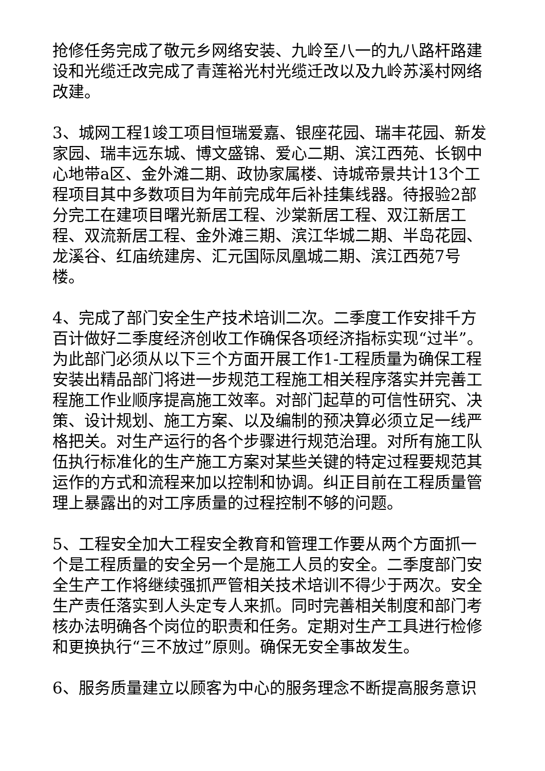抢修任务完成了敬元乡网络安装、九岭至八一的九八路杆路建设和光缆迁改完成了青莲裕光村光缆迁改以及九岭苏溪村网络改建。
3、城网工程1竣工项目恒瑞爱嘉、银座花园、瑞丰花园、新发家园、瑞丰远东城、博文盛锦、爱心二期、滨江西苑、长钢中心地带a区、金外滩二期、政协家属楼、诗城帝景共计13个工程项目其中多数项目为年前完成年后补挂集线器。待报验2部分完工在建项目曙光新居工程、沙棠新居工程、双江新居工程、双流新居工程、金外滩三期、滨江华城二期、半岛花园、龙溪谷、红庙统建房、汇元国际凤凰城二期、滨江西苑7号楼。
4、完成了部门安全生产技术培训二次。二季度工作安排千方百计做好二季度经济创收工作确保各项经济指标实现“过半”。为此部门必须从以下三个方面开展工作1-工程质量为确保工程安装出精品部门将进一步规范工程施工相关程序落实并完善工程施工作业顺序提高施工效率。对部门起草的可信性研究、决策、设计规划、施工方案、以及编制的预决算必须立足一线严格把关。对生产运行的各个步骤进行规范治理。对所有施工队伍执行标准化的生产施工方案对某些关键的特定过程要规范其运作的方式和流程来加以控制和协调。纠正目前在工程质量管理上暴露出的对工序质量的过程控制不够的问题。
5、工程安全加大工程安全教育和管理工作要从两个方面抓一个是工程质量的安全另一个是施工人员的安全。二季度部门安全生产工作将继续强抓严管相关技术培训不得少于两次。安全生产责任落实到人头定专人来抓。同时完善相关制度和部门考核办法明确各个岗位的职责和任务。定期对生产工具进行检修和更换执行“三不放过”原则。确保无安全事故发生。
6、服务质量建立以顾客为中心的服务理念不断提高服务意识